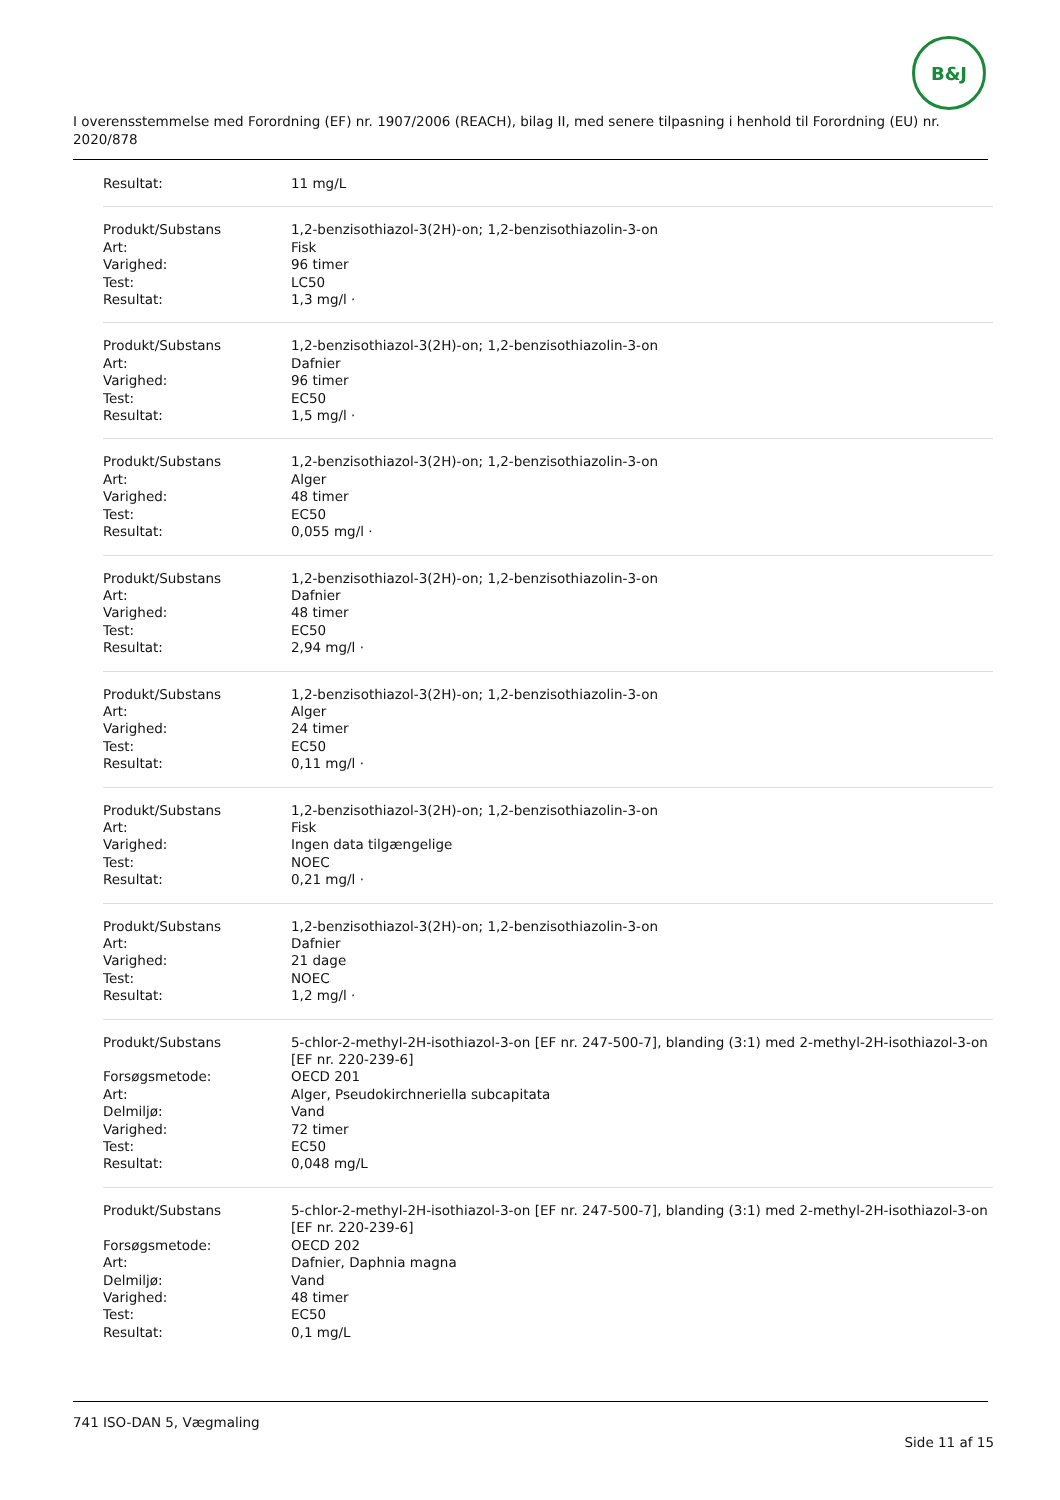B&J
I overensstemmelse med Forordning (EF) nr. 1907/2006 (REACH), bilag II, med senere tilpasning i henhold til Forordning (EU) nr. 2020/878
| Resultat: | 11 mg/L |
| Produkt/Substans | 1,2-benzisothiazol-3(2H)-on; 1,2-benzisothiazolin-3-on |
| Art: | Fisk |
| Varighed: | 96 timer |
| Test: | LC50 |
| Resultat: | 1,3 mg/l · |
| Produkt/Substans | 1,2-benzisothiazol-3(2H)-on; 1,2-benzisothiazolin-3-on |
| Art: | Dafnier |
| Varighed: | 96 timer |
| Test: | EC50 |
| Resultat: | 1,5 mg/l · |
| Produkt/Substans | 1,2-benzisothiazol-3(2H)-on; 1,2-benzisothiazolin-3-on |
| Art: | Alger |
| Varighed: | 48 timer |
| Test: | EC50 |
| Resultat: | 0,055 mg/l · |
| Produkt/Substans | 1,2-benzisothiazol-3(2H)-on; 1,2-benzisothiazolin-3-on |
| Art: | Dafnier |
| Varighed: | 48 timer |
| Test: | EC50 |
| Resultat: | 2,94 mg/l · |
| Produkt/Substans | 1,2-benzisothiazol-3(2H)-on; 1,2-benzisothiazolin-3-on |
| Art: | Alger |
| Varighed: | 24 timer |
| Test: | EC50 |
| Resultat: | 0,11 mg/l · |
| Produkt/Substans | 1,2-benzisothiazol-3(2H)-on; 1,2-benzisothiazolin-3-on |
| Art: | Fisk |
| Varighed: | Ingen data tilgængelige |
| Test: | NOEC |
| Resultat: | 0,21 mg/l · |
| Produkt/Substans | 1,2-benzisothiazol-3(2H)-on; 1,2-benzisothiazolin-3-on |
| Art: | Dafnier |
| Varighed: | 21 dage |
| Test: | NOEC |
| Resultat: | 1,2 mg/l · |
| Produkt/Substans | 5-chlor-2-methyl-2H-isothiazol-3-on [EF nr. 247-500-7], blanding (3:1) med 2-methyl-2H-isothiazol-3-on [EF nr. 220-239-6] |
| Forsøgsmetode: | OECD 201 |
| Art: | Alger, Pseudokirchneriella subcapitata |
| Delmiljø: | Vand |
| Varighed: | 72 timer |
| Test: | EC50 |
| Resultat: | 0,048 mg/L |
| Produkt/Substans | 5-chlor-2-methyl-2H-isothiazol-3-on [EF nr. 247-500-7], blanding (3:1) med 2-methyl-2H-isothiazol-3-on [EF nr. 220-239-6] |
| Forsøgsmetode: | OECD 202 |
| Art: | Dafnier, Daphnia magna |
| Delmiljø: | Vand |
| Varighed: | 48 timer |
| Test: | EC50 |
| Resultat: | 0,1 mg/L |
741 ISO-DAN 5, Vægmaling
Side 11 af 15